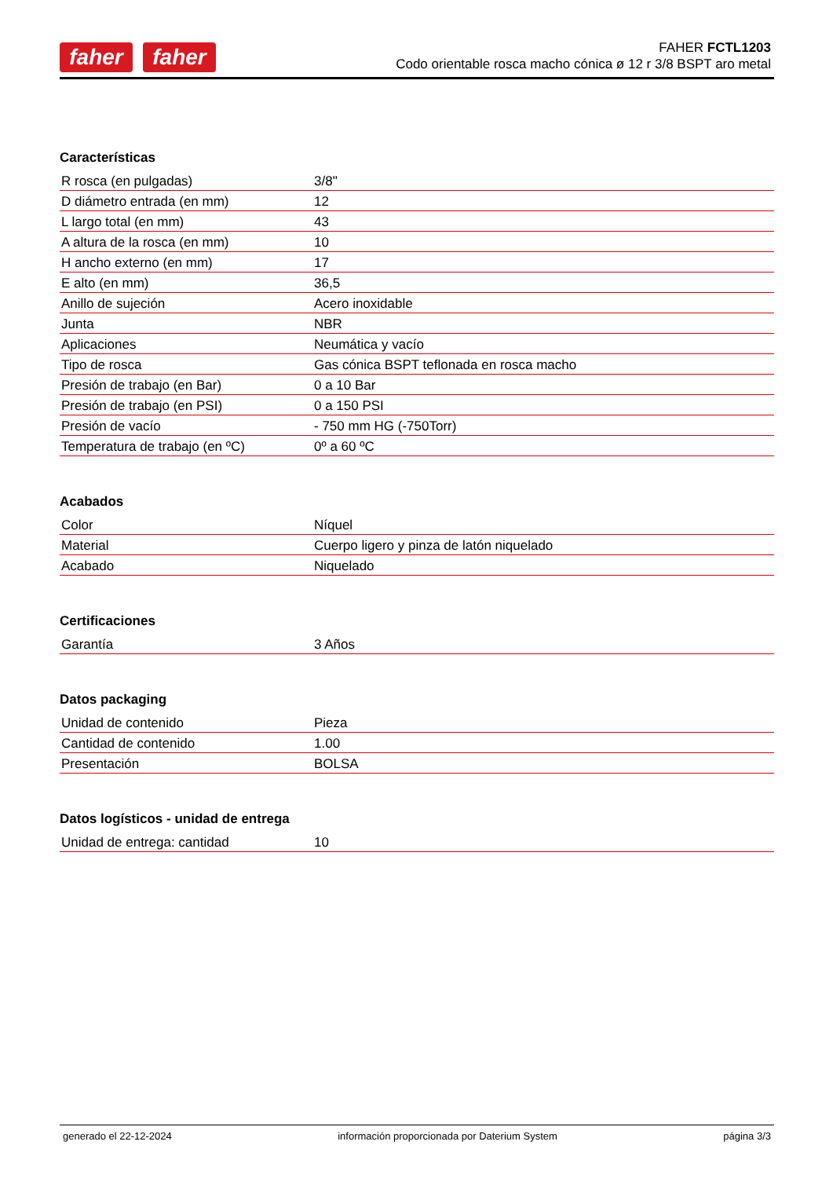faher faher
FAHER FCTL1203
Codo orientable rosca macho cónica ø 12 r 3/8 BSPT aro metal
Características
| R rosca (en pulgadas) | 3/8" |
| D diámetro entrada (en mm) | 12 |
| L largo total (en mm) | 43 |
| A altura de la rosca (en mm) | 10 |
| H ancho externo (en mm) | 17 |
| E alto (en mm) | 36,5 |
| Anillo de sujeción | Acero inoxidable |
| Junta | NBR |
| Aplicaciones | Neumática y vacío |
| Tipo de rosca | Gas cónica BSPT teflonada en rosca macho |
| Presión de trabajo (en Bar) | 0 a 10 Bar |
| Presión de trabajo (en PSI) | 0 a 150 PSI |
| Presión de vacío | - 750 mm HG (-750Torr) |
| Temperatura de trabajo (en ºC) | 0º a 60 ºC |
Acabados
| Color | Níquel |
| Material | Cuerpo ligero y pinza de latón niquelado |
| Acabado | Niquelado |
Certificaciones
| Garantía | 3 Años |
Datos packaging
| Unidad de contenido | Pieza |
| Cantidad de contenido | 1.00 |
| Presentación | BOLSA |
Datos logísticos - unidad de entrega
| Unidad de entrega: cantidad | 10 |
generado el 22-12-2024 información proporcionada por Daterium System página 3/3